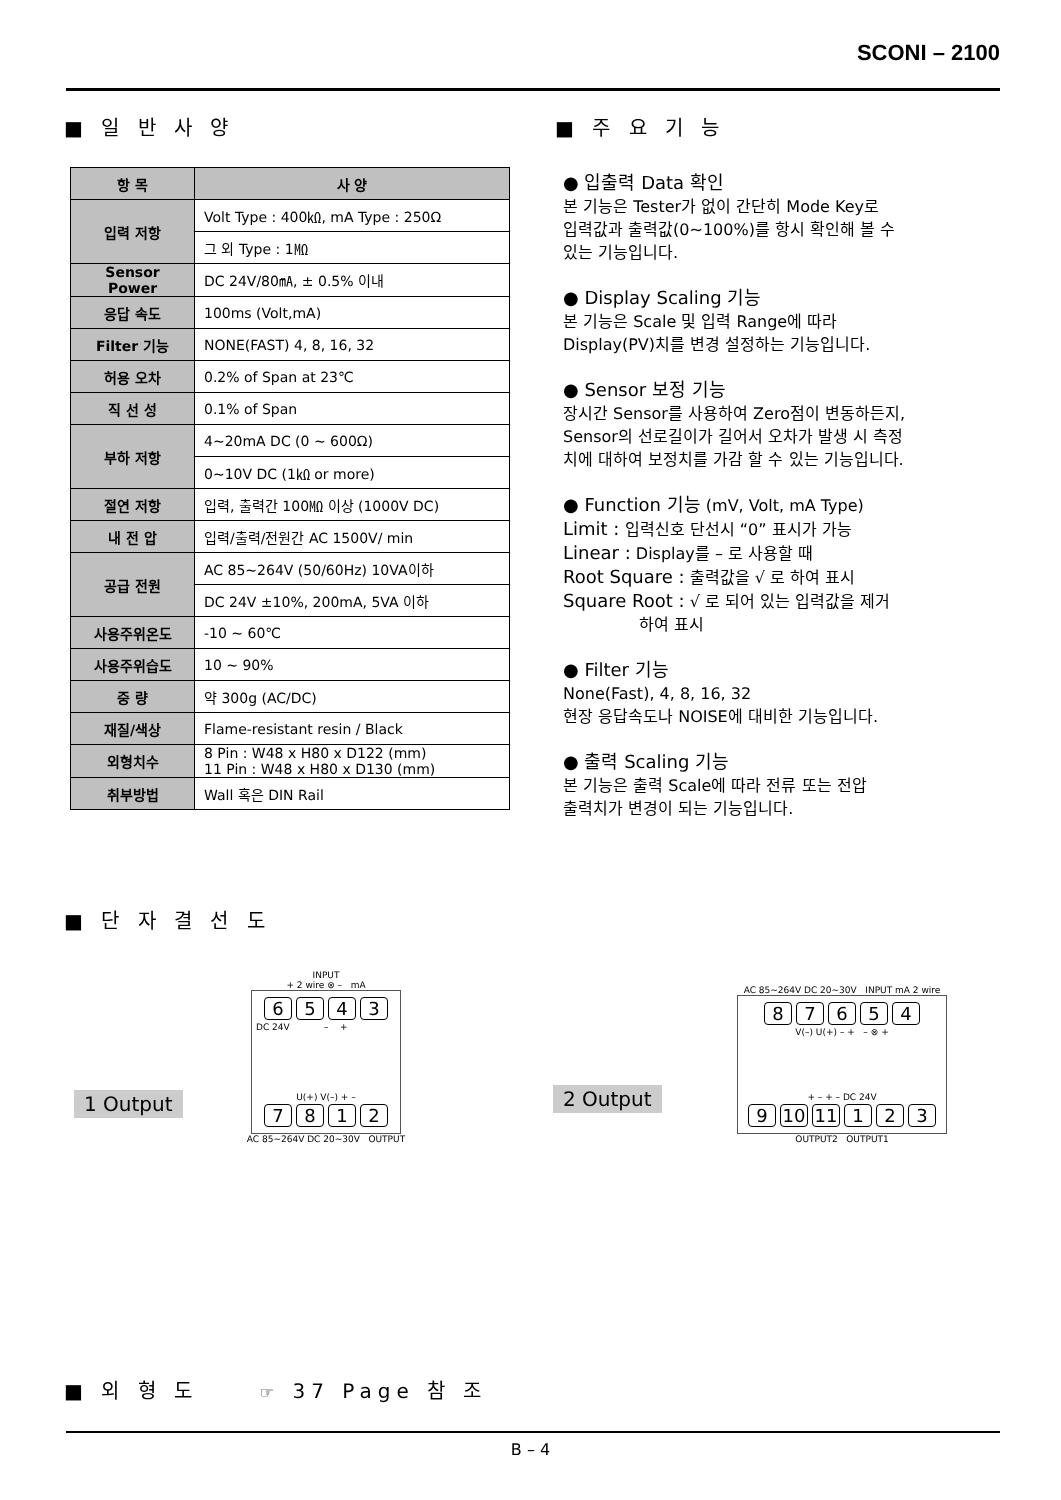SCONI – 2100
■ 일 반 사 양
| 항 목 | 사 양 |
| --- | --- |
| 입력 저항 | Volt Type : 400㏀, mA Type : 250Ω |
| | 그 외 Type : 1㏁ |
| Sensor Power | DC 24V/80㎃, ± 0.5% 이내 |
| 응답 속도 | 100ms (Volt,mA) |
| Filter 기능 | NONE(FAST) 4, 8, 16, 32 |
| 허용 오차 | 0.2% of Span at 23℃ |
| 직 선 성 | 0.1% of Span |
| 부하 저항 | 4~20mA DC (0 ~ 600Ω) |
| | 0~10V DC (1㏀ or more) |
| 절연 저항 | 입력, 출력간 100㏁ 이상 (1000V DC) |
| 내 전 압 | 입력/출력/전원간 AC 1500V/ min |
| 공급 전원 | AC 85~264V (50/60Hz) 10VA이하 |
| | DC 24V ±10%, 200mA, 5VA 이하 |
| 사용주위온도 | -10 ~ 60℃ |
| 사용주위습도 | 10 ~ 90% |
| 중 량 | 약 300g (AC/DC) |
| 재질/색상 | Flame-resistant resin / Black |
| 외형치수 | 8 Pin : W48 x H80 x D122 (mm) 11 Pin : W48 x H80 x D130 (mm) |
| 취부방법 | Wall 혹은 DIN Rail |
■ 주 요 기 능
● 입출력 Data 확인
본 기능은 Tester가 없이 간단히 Mode Key로
입력값과 출력값(0~100%)를 항시 확인해 볼 수
있는 기능입니다.
● Display Scaling 기능
본 기능은 Scale 및 입력 Range에 따라
Display(PV)치를 변경 설정하는 기능입니다.
● Sensor 보정 기능
장시간 Sensor를 사용하여 Zero점이 변동하든지,
Sensor의 선로길이가 길어서 오차가 발생 시 측정
치에 대하여 보정치를 가감 할 수 있는 기능입니다.
● Function 기능 (mV, Volt, mA Type)
Limit : 입력신호 단선시 “0” 표시가 가능
Linear : Display를 – 로 사용할 때
Root Square : 출력값을 √ 로 하여 표시
Square Root : √ 로 되어 있는 입력값을 제거
하여 표시
● Filter 기능
None(Fast), 4, 8, 16, 32
현장 응답속도나 NOISE에 대비한 기능입니다.
● 출력 Scaling 기능
본 기능은 출력 Scale에 따라 전류 또는 전압
출력치가 변경이 되는 기능입니다.
■ 단 자 결 선 도
1 Output
INPUT
+ 2 wire ⊗ – mA
6543
DC 24V – +
U(+) V(–) + –
7812
AC 85~264V DC 20~30V OUTPUT
2 Output
AC 85~264V DC 20~30V INPUT mA 2 wire
87654
V(–) U(+) – + – ⊗ +
+ – + – DC 24V
9 10 11 123
OUTPUT2 OUTPUT1
■ 외 형 도 ☞ 37 Page 참 조
B – 4